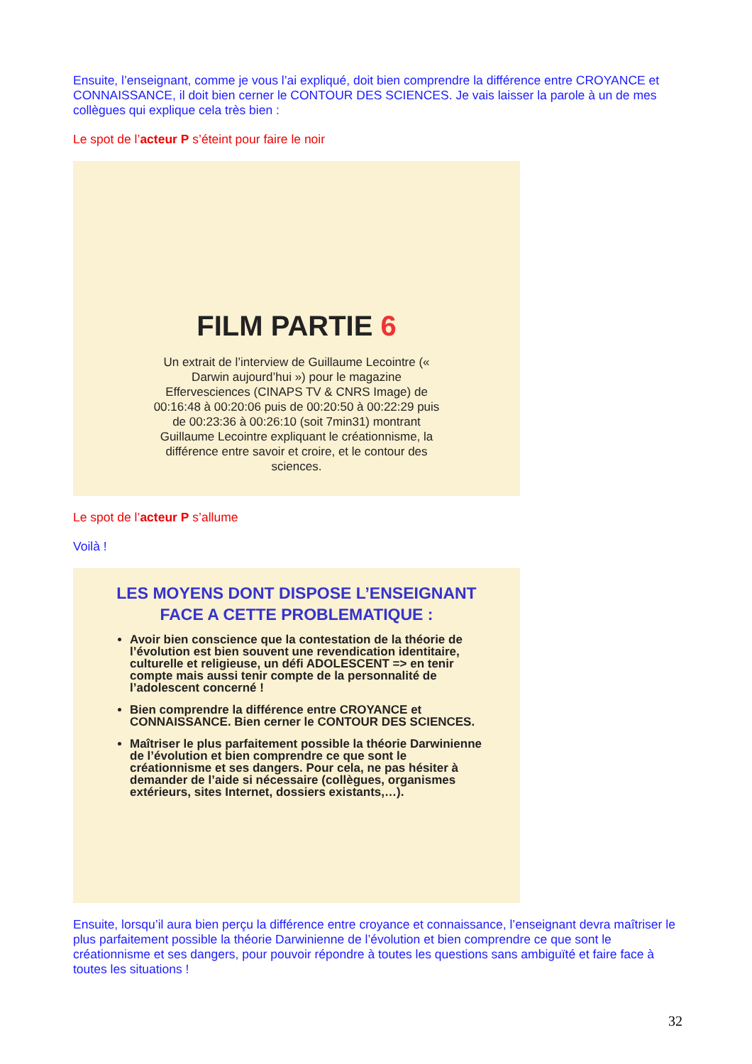Ensuite, l’enseignant, comme je vous l’ai expliqué, doit bien comprendre la différence entre CROYANCE et CONNAISSANCE, il doit bien cerner le CONTOUR DES SCIENCES. Je vais laisser la parole à un de mes collègues qui explique cela très bien :
Le spot de l’acteur P s’éteint pour faire le noir
FILM PARTIE 6
Un extrait de l’interview de Guillaume Lecointre (« Darwin aujourd’hui ») pour le magazine Effervesciences (CINAPS TV & CNRS Image) de 00:16:48 à 00:20:06 puis de 00:20:50 à 00:22:29 puis de 00:23:36 à 00:26:10 (soit 7min31) montrant Guillaume Lecointre expliquant le créationnisme, la différence entre savoir et croire, et le contour des sciences.
Le spot de l’acteur P s’allume
Voilà !
LES MOYENS DONT DISPOSE L’ENSEIGNANT FACE A CETTE PROBLEMATIQUE :
Avoir bien conscience que la contestation de la théorie de l’évolution est bien souvent une revendication identitaire, culturelle et religieuse, un défi ADOLESCENT => en tenir compte mais aussi tenir compte de la personnalité de l’adolescent concerné !
Bien comprendre la différence entre CROYANCE et CONNAISSANCE. Bien cerner le CONTOUR DES SCIENCES.
Maîtriser le plus parfaitement possible la théorie Darwinienne de l’évolution et bien comprendre ce que sont le créationnisme et ses dangers. Pour cela, ne pas hésiter à demander de l’aide si nécessaire (collègues, organismes extérieurs, sites Internet, dossiers existants,…).
Ensuite, lorsqu’il aura bien perçu la différence entre croyance et connaissance, l’enseignant devra maîtriser le plus parfaitement possible la théorie Darwinienne de l’évolution et bien comprendre ce que sont le créationnisme et ses dangers, pour pouvoir répondre à toutes les questions sans ambiguïté et faire face à toutes les situations !
32